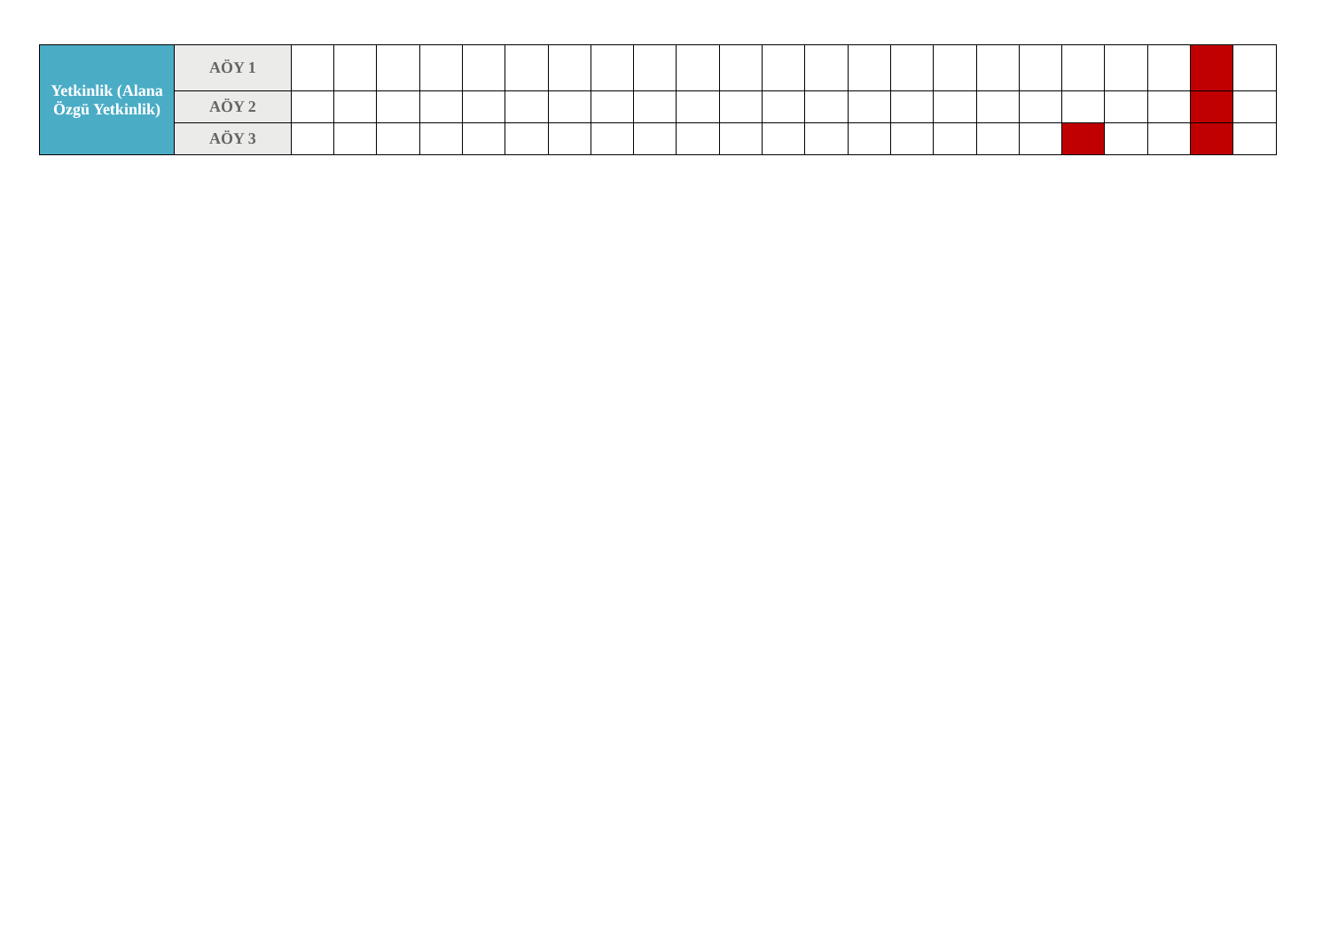| Yetkinlik (Alana Özgü Yetkinlik) | AÖY 1 | | | | | | | | | | | | | | | | | | | | | | | |
| | AÖY 2 | | | | | | | | | | | | | | | | | | | | | | | |
| | AÖY 3 | | | | | | | | | | | | | | | | | | | | | | | |